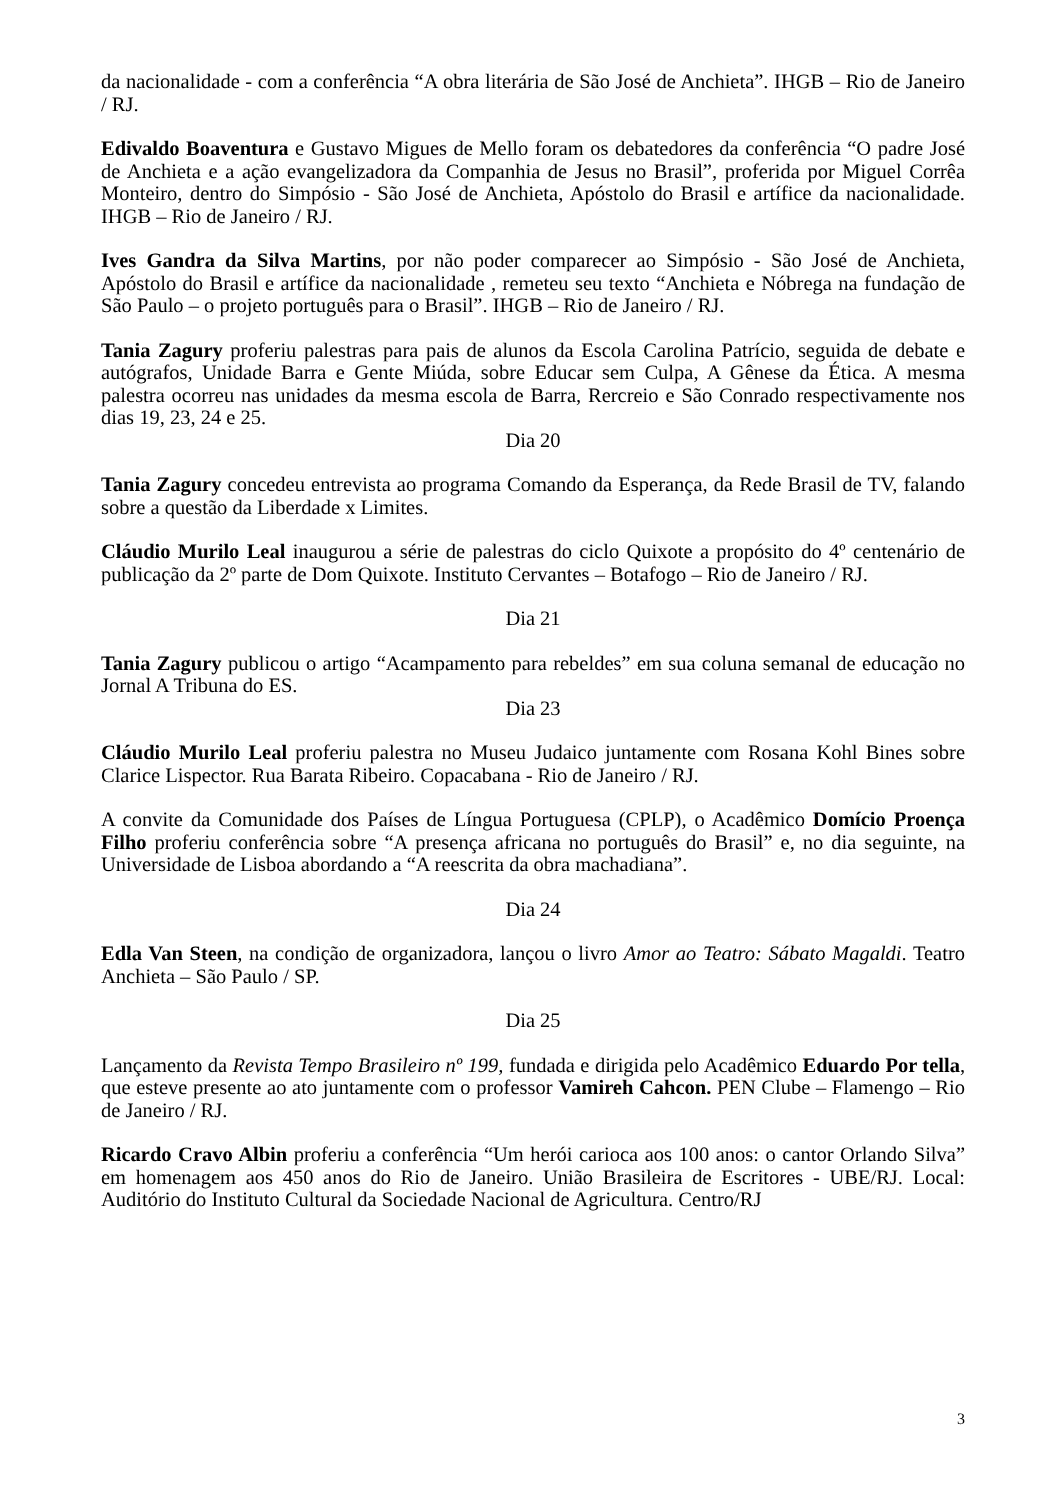da nacionalidade - com a conferência “A obra literária de São José de Anchieta”. IHGB – Rio de Janeiro / RJ.
Edivaldo Boaventura e Gustavo Migues de Mello foram os debatedores da conferência “O padre José de Anchieta e a ação evangelizadora da Companhia de Jesus no Brasil”, proferida por Miguel Corrêa Monteiro, dentro do Simpósio - São José de Anchieta, Apóstolo do Brasil e artífice da nacionalidade. IHGB – Rio de Janeiro / RJ.
Ives Gandra da Silva Martins, por não poder comparecer ao Simpósio - São José de Anchieta, Apóstolo do Brasil e artífice da nacionalidade , remeteu seu texto “Anchieta e Nóbrega na fundação de São Paulo – o projeto português para o Brasil”. IHGB – Rio de Janeiro / RJ.
Tania Zagury proferiu palestras para pais de alunos da Escola Carolina Patrício, seguida de debate e autógrafos, Unidade Barra e Gente Miúda, sobre Educar sem Culpa, A Gênese da Ética. A mesma palestra ocorreu nas unidades da mesma escola de Barra, Rercreio e São Conrado respectivamente nos dias 19, 23, 24 e 25.
Dia 20
Tania Zagury concedeu entrevista ao programa Comando da Esperança, da Rede Brasil de TV, falando sobre a questão da Liberdade x Limites.
Cláudio Murilo Leal inaugurou a série de palestras do ciclo Quixote a propósito do 4º centenário de publicação da 2º parte de Dom Quixote. Instituto Cervantes – Botafogo – Rio de Janeiro / RJ.
Dia 21
Tania Zagury publicou o artigo “Acampamento para rebeldes” em sua coluna semanal de educação no Jornal A Tribuna do ES.
Dia 23
Cláudio Murilo Leal proferiu palestra no Museu Judaico juntamente com Rosana Kohl Bines sobre Clarice Lispector. Rua Barata Ribeiro. Copacabana - Rio de Janeiro / RJ.
A convite da Comunidade dos Países de Língua Portuguesa (CPLP), o Acadêmico Domício Proença Filho proferiu conferência sobre “A presença africana no português do Brasil” e, no dia seguinte, na Universidade de Lisboa abordando a “A reescrita da obra machadiana”.
Dia 24
Edla Van Steen, na condição de organizadora, lançou o livro Amor ao Teatro: Sábato Magaldi. Teatro Anchieta – São Paulo / SP.
Dia 25
Lançamento da Revista Tempo Brasileiro nº 199, fundada e dirigida pelo Acadêmico Eduardo Por tella, que esteve presente ao ato juntamente com o professor Vamireh Cahcon. PEN Clube – Flamengo – Rio de Janeiro / RJ.
Ricardo Cravo Albin proferiu a conferência “Um herói carioca aos 100 anos: o cantor Orlando Silva” em homenagem aos 450 anos do Rio de Janeiro. União Brasileira de Escritores - UBE/RJ. Local: Auditório do Instituto Cultural da Sociedade Nacional de Agricultura. Centro/RJ
3